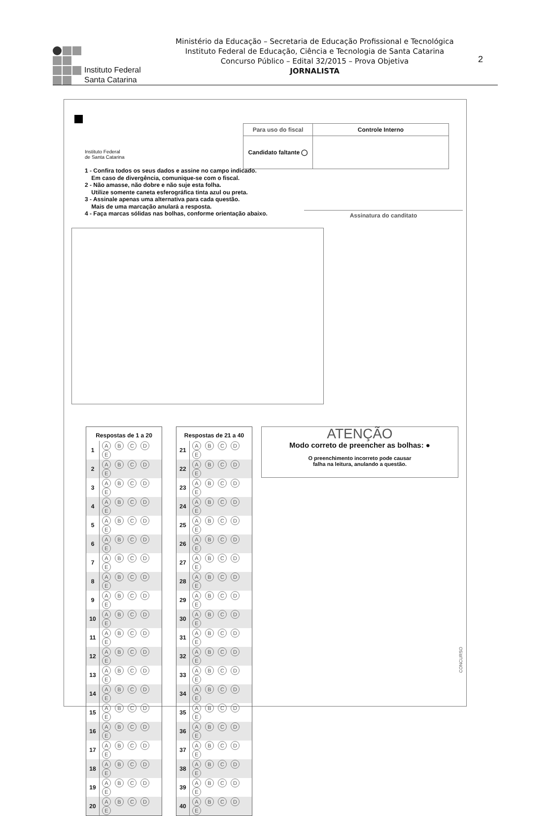Instituto Federal
Santa Catarina
Ministério da Educação – Secretaria de Educação Profissional e Tecnológica
Instituto Federal de Educação, Ciência e Tecnologia de Santa Catarina
Concurso Público – Edital 32/2015 – Prova Objetiva
JORNALISTA
2
Instituto Federal
de Santa Catarina
| Para uso do fiscal | Controle Interno |
| Candidato faltante ◯ | |
1 - Confira todos os seus dados e assine no campo indicado.
Em caso de divergência, comunique-se com o fiscal.
2 - Não amasse, não dobre e não suje esta folha.
Utilize somente caneta esferográfica tinta azul ou preta.
3 - Assinale apenas uma alternativa para cada questão.
Mais de uma marcação anulará a resposta.
4 - Faça marcas sólidas nas bolhas, conforme orientação abaixo.
Assinatura do canditato
| Respostas de 1 a 20 | |
| --- | --- |
| 1 | A B C D E |
| 2 | A B C D E |
| 3 | A B C D E |
| 4 | A B C D E |
| 5 | A B C D E |
| 6 | A B C D E |
| 7 | A B C D E |
| 8 | A B C D E |
| 9 | A B C D E |
| 10 | A B C D E |
| 11 | A B C D E |
| 12 | A B C D E |
| 13 | A B C D E |
| 14 | A B C D E |
| 15 | A B C D E |
| 16 | A B C D E |
| 17 | A B C D E |
| 18 | A B C D E |
| 19 | A B C D E |
| 20 | A B C D E |
| Respostas de 21 a 40 | |
| --- | --- |
| 21 | A B C D E |
| 22 | A B C D E |
| 23 | A B C D E |
| 24 | A B C D E |
| 25 | A B C D E |
| 26 | A B C D E |
| 27 | A B C D E |
| 28 | A B C D E |
| 29 | A B C D E |
| 30 | A B C D E |
| 31 | A B C D E |
| 32 | A B C D E |
| 33 | A B C D E |
| 34 | A B C D E |
| 35 | A B C D E |
| 36 | A B C D E |
| 37 | A B C D E |
| 38 | A B C D E |
| 39 | A B C D E |
| 40 | A B C D E |
ATENÇÃO
Modo correto de preencher as bolhas: ●
O preenchimento incorreto pode causar
falha na leitura, anulando a questão.
CONCURSO